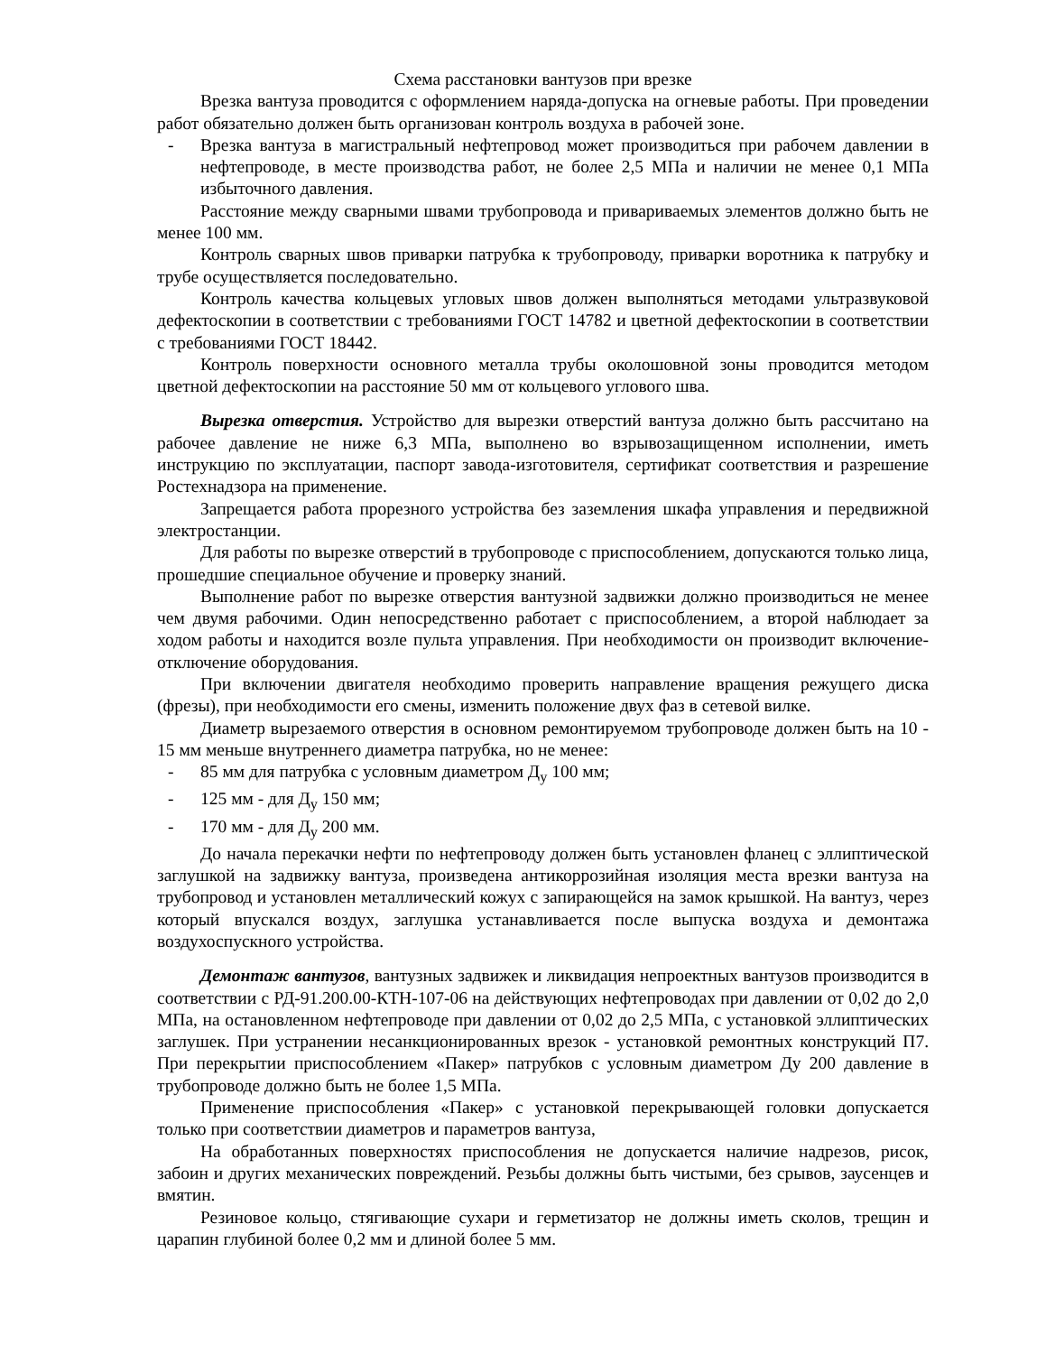Схема расстановки вантузов при врезке
Врезка вантуза проводится с оформлением наряда-допуска на огневые работы. При проведении работ обязательно должен быть организован контроль воздуха в рабочей зоне.
- Врезка вантуза в магистральный нефтепровод может производиться при рабочем давлении в нефтепроводе, в месте производства работ, не более 2,5 МПа и наличии не менее 0,1 МПа избыточного давления.
Расстояние между сварными швами трубопровода и привариваемых элементов должно быть не менее 100 мм.
Контроль сварных швов приварки патрубка к трубопроводу, приварки воротника к патрубку и трубе осуществляется последовательно.
Контроль качества кольцевых угловых швов должен выполняться методами ультразвуковой дефектоскопии в соответствии с требованиями ГОСТ 14782 и цветной дефектоскопии в соответствии с требованиями ГОСТ 18442.
Контроль поверхности основного металла трубы околошовной зоны проводится методом цветной дефектоскопии на расстояние 50 мм от кольцевого углового шва.
Вырезка отверстия. Устройство для вырезки отверстий вантуза должно быть рассчитано на рабочее давление не ниже 6,3 МПа, выполнено во взрывозащищенном исполнении, иметь инструкцию по эксплуатации, паспорт завода-изготовителя, сертификат соответствия и разрешение Ростехнадзора на применение.
Запрещается работа прорезного устройства без заземления шкафа управления и передвижной электростанции.
Для работы по вырезке отверстий в трубопроводе с приспособлением, допускаются только лица, прошедшие специальное обучение и проверку знаний.
Выполнение работ по вырезке отверстия вантузной задвижки должно производиться не менее чем двумя рабочими. Один непосредственно работает с приспособлением, а второй наблюдает за ходом работы и находится возле пульта управления. При необходимости он производит включение-отключение оборудования.
При включении двигателя необходимо проверить направление вращения режущего диска (фрезы), при необходимости его смены, изменить положение двух фаз в сетевой вилке.
Диаметр вырезаемого отверстия в основном ремонтируемом трубопроводе должен быть на 10 - 15 мм меньше внутреннего диаметра патрубка, но не менее:
- 85 мм для патрубка с условным диаметром Д<sub>у</sub> 100 мм;
- 125 мм - для Д<sub>у</sub> 150 мм;
- 170 мм - для Д<sub>у</sub> 200 мм.
До начала перекачки нефти по нефтепроводу должен быть установлен фланец с эллиптической заглушкой на задвижку вантуза, произведена антикоррозийная изоляция места врезки вантуза на трубопровод и установлен металлический кожух с запирающейся на замок крышкой. На вантуз, через который впускался воздух, заглушка устанавливается после выпуска воздуха и демонтажа воздухоспускного устройства.
Демонтаж вантузов, вантузных задвижек и ликвидация непроектных вантузов производится в соответствии с РД-91.200.00-КТН-107-06 на действующих нефтепроводах при давлении от 0,02 до 2,0 МПа, на остановленном нефтепроводе при давлении от 0,02 до 2,5 МПа, с установкой эллиптических заглушек. При устранении несанкционированных врезок - установкой ремонтных конструкций П7. При перекрытии приспособлением «Пакер» патрубков с условным диаметром Ду 200 давление в трубопроводе должно быть не более 1,5 МПа.
Применение приспособления «Пакер» с установкой перекрывающей головки допускается только при соответствии диаметров и параметров вантуза,
На обработанных поверхностях приспособления не допускается наличие надрезов, рисок, забоин и других механических повреждений. Резьбы должны быть чистыми, без срывов, заусенцев и вмятин.
Резиновое кольцо, стягивающие сухари и герметизатор не должны иметь сколов, трещин и царапин глубиной более 0,2 мм и длиной более 5 мм.